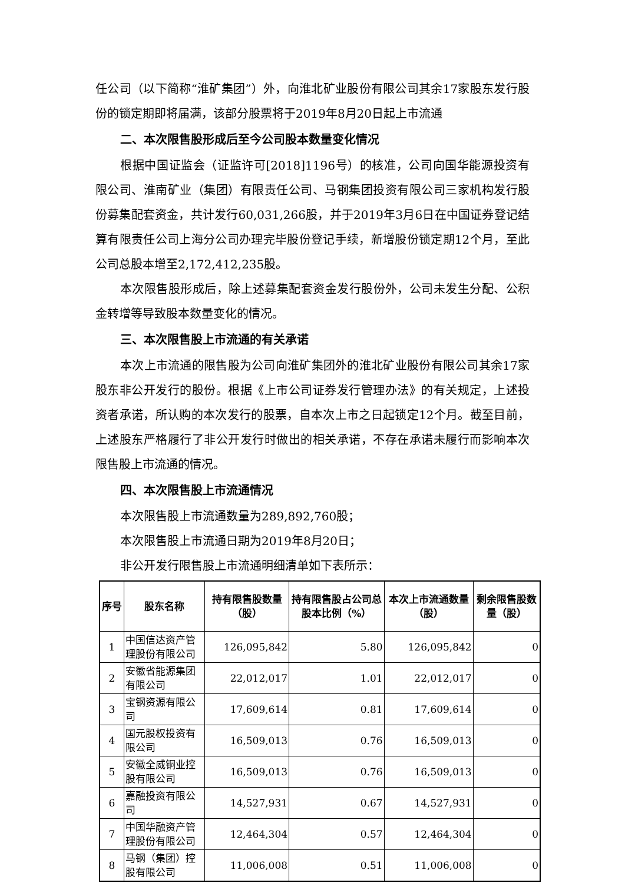任公司（以下简称“淮矿集团”）外，向淮北矿业股份有限公司其余17家股东发行股份的锁定期即将届满，该部分股票将于2019年8月20日起上市流通
二、本次限售股形成后至今公司股本数量变化情况
根据中国证监会（证监许可[2018]1196号）的核准，公司向国华能源投资有限公司、淮南矿业（集团）有限责任公司、马钢集团投资有限公司三家机构发行股份募集配套资金，共计发行60,031,266股，并于2019年3月6日在中国证券登记结算有限责任公司上海分公司办理完毕股份登记手续，新增股份锁定期12个月，至此公司总股本增至2,172,412,235股。
本次限售股形成后，除上述募集配套资金发行股份外，公司未发生分配、公积金转增等导致股本数量变化的情况。
三、本次限售股上市流通的有关承诺
本次上市流通的限售股为公司向淮矿集团外的淮北矿业股份有限公司其余17家股东非公开发行的股份。根据《上市公司证券发行管理办法》的有关规定，上述投资者承诺，所认购的本次发行的股票，自本次上市之日起锁定12个月。截至目前，上述股东严格履行了非公开发行时做出的相关承诺，不存在承诺未履行而影响本次限售股上市流通的情况。
四、本次限售股上市流通情况
本次限售股上市流通数量为289,892,760股；
本次限售股上市流通日期为2019年8月20日；
非公开发行限售股上市流通明细清单如下表所示：
| 序号 | 股东名称 | 持有限售股数量（股） | 持有限售股占公司总股本比例（%） | 本次上市流通数量（股） | 剩余限售股数量（股） |
| --- | --- | --- | --- | --- | --- |
| 1 | 中国信达资产管理股份有限公司 | 126,095,842 | 5.80 | 126,095,842 | 0 |
| 2 | 安徽省能源集团有限公司 | 22,012,017 | 1.01 | 22,012,017 | 0 |
| 3 | 宝钢资源有限公司 | 17,609,614 | 0.81 | 17,609,614 | 0 |
| 4 | 国元股权投资有限公司 | 16,509,013 | 0.76 | 16,509,013 | 0 |
| 5 | 安徽全威铜业控股有限公司 | 16,509,013 | 0.76 | 16,509,013 | 0 |
| 6 | 嘉融投资有限公司 | 14,527,931 | 0.67 | 14,527,931 | 0 |
| 7 | 中国华融资产管理股份有限公司 | 12,464,304 | 0.57 | 12,464,304 | 0 |
| 8 | 马钢（集团）控股有限公司 | 11,006,008 | 0.51 | 11,006,008 | 0 |